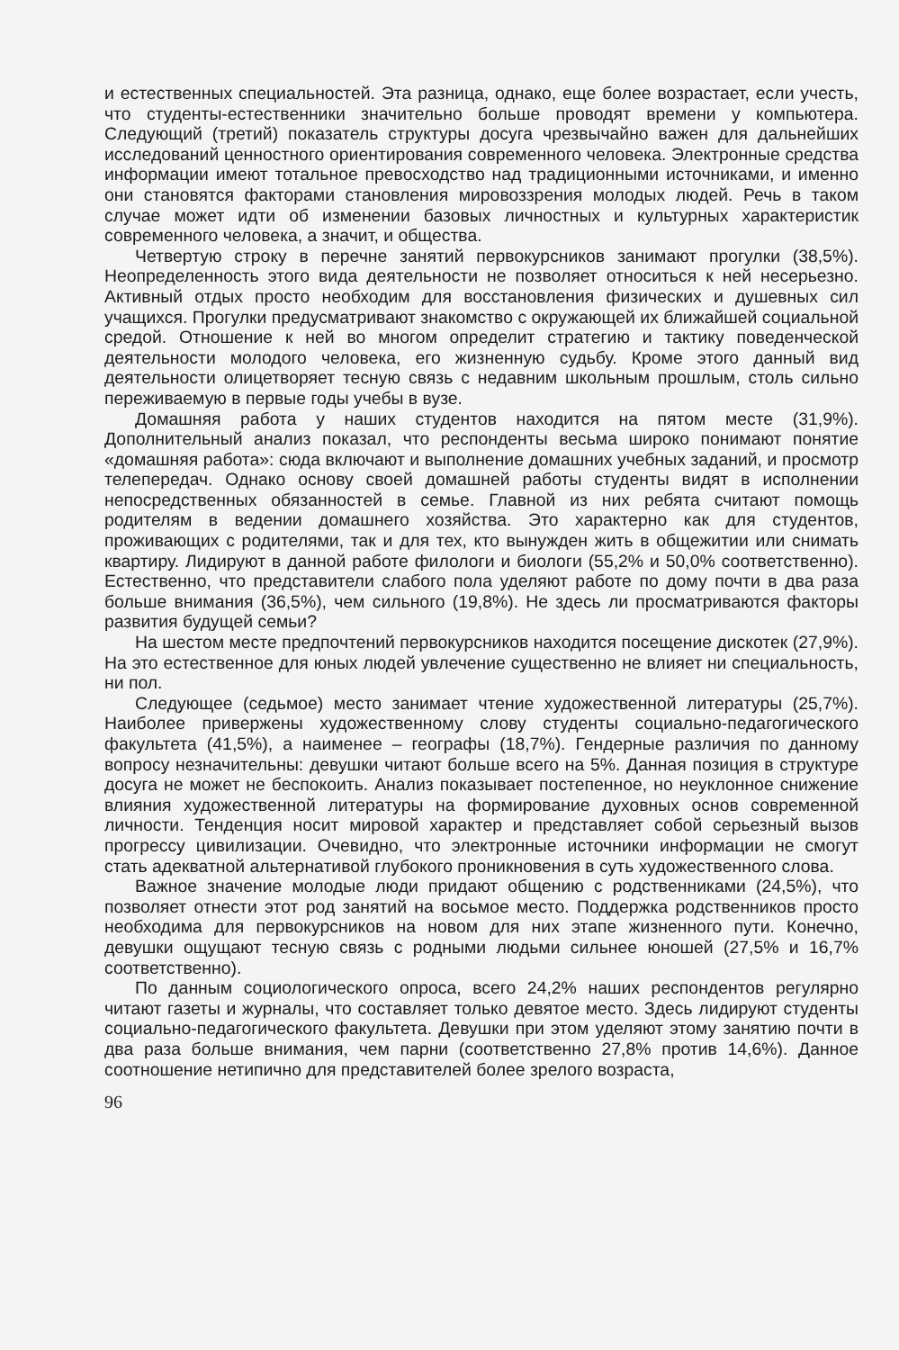и естественных специальностей. Эта разница, однако, еще более возрастает, если учесть, что студенты-естественники значительно больше проводят времени у компьютера. Следующий (третий) показатель структуры досуга чрезвычайно важен для дальнейших исследований ценностного ориентирования современного человека. Электронные средства информации имеют тотальное превосходство над традиционными источниками, и именно они становятся факторами становления мировоззрения молодых людей. Речь в таком случае может идти об изменении базовых личностных и культурных характеристик современного человека, а значит, и общества.
Четвертую строку в перечне занятий первокурсников занимают прогулки (38,5%). Неопределенность этого вида деятельности не позволяет относиться к ней несерьезно. Активный отдых просто необходим для восстановления физических и душевных сил учащихся. Прогулки предусматривают знакомство с окружающей их ближайшей социальной средой. Отношение к ней во многом определит стратегию и тактику поведенческой деятельности молодого человека, его жизненную судьбу. Кроме этого данный вид деятельности олицетворяет тесную связь с недавним школьным прошлым, столь сильно переживаемую в первые годы учебы в вузе.
Домашняя работа у наших студентов находится на пятом месте (31,9%). Дополнительный анализ показал, что респонденты весьма широко понимают понятие «домашняя работа»: сюда включают и выполнение домашних учебных заданий, и просмотр телепередач. Однако основу своей домашней работы студенты видят в исполнении непосредственных обязанностей в семье. Главной из них ребята считают помощь родителям в ведении домашнего хозяйства. Это характерно как для студентов, проживающих с родителями, так и для тех, кто вынужден жить в общежитии или снимать квартиру. Лидируют в данной работе филологи и биологи (55,2% и 50,0% соответственно). Естественно, что представители слабого пола уделяют работе по дому почти в два раза больше внимания (36,5%), чем сильного (19,8%). Не здесь ли просматриваются факторы развития будущей семьи?
На шестом месте предпочтений первокурсников находится посещение дискотек (27,9%). На это естественное для юных людей увлечение существенно не влияет ни специальность, ни пол.
Следующее (седьмое) место занимает чтение художественной литературы (25,7%). Наиболее привержены художественному слову студенты социально-педагогического факультета (41,5%), а наименее – географы (18,7%). Гендерные различия по данному вопросу незначительны: девушки читают больше всего на 5%. Данная позиция в структуре досуга не может не беспокоить. Анализ показывает постепенное, но неуклонное снижение влияния художественной литературы на формирование духовных основ современной личности. Тенденция носит мировой характер и представляет собой серьезный вызов прогрессу цивилизации. Очевидно, что электронные источники информации не смогут стать адекватной альтернативой глубокого проникновения в суть художественного слова.
Важное значение молодые люди придают общению с родственниками (24,5%), что позволяет отнести этот род занятий на восьмое место. Поддержка родственников просто необходима для первокурсников на новом для них этапе жизненного пути. Конечно, девушки ощущают тесную связь с родными людьми сильнее юношей (27,5% и 16,7% соответственно).
По данным социологического опроса, всего 24,2% наших респондентов регулярно читают газеты и журналы, что составляет только девятое место. Здесь лидируют студенты социально-педагогического факультета. Девушки при этом уделяют этому занятию почти в два раза больше внимания, чем парни (соответственно 27,8% против 14,6%). Данное соотношение нетипично для представителей более зрелого возраста,
96